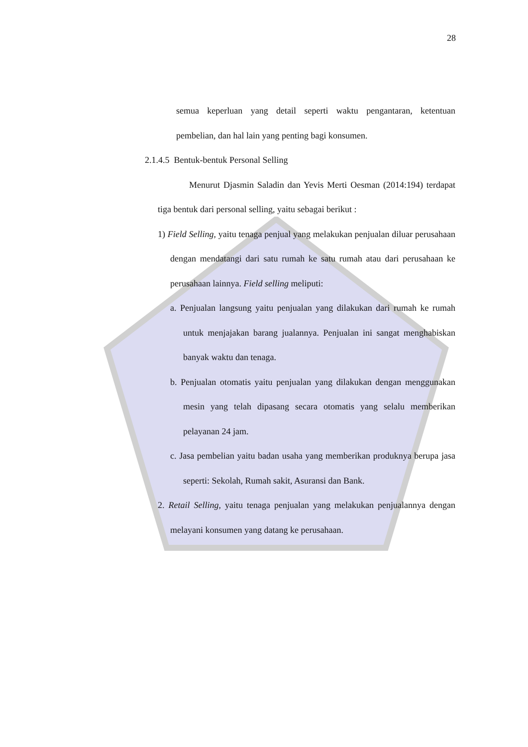28
semua keperluan yang detail seperti waktu pengantaran, ketentuan pembelian, dan hal lain yang penting bagi konsumen.
2.1.4.5 Bentuk-bentuk Personal Selling
Menurut Djasmin Saladin dan Yevis Merti Oesman (2014:194) terdapat tiga bentuk dari personal selling, yaitu sebagai berikut :
1) Field Selling, yaitu tenaga penjual yang melakukan penjualan diluar perusahaan dengan mendatangi dari satu rumah ke satu rumah atau dari perusahaan ke perusahaan lainnya. Field selling meliputi:
a. Penjualan langsung yaitu penjualan yang dilakukan dari rumah ke rumah untuk menjajakan barang jualannya. Penjualan ini sangat menghabiskan banyak waktu dan tenaga.
b. Penjualan otomatis yaitu penjualan yang dilakukan dengan menggunakan mesin yang telah dipasang secara otomatis yang selalu memberikan pelayanan 24 jam.
c. Jasa pembelian yaitu badan usaha yang memberikan produknya berupa jasa seperti: Sekolah, Rumah sakit, Asuransi dan Bank.
2. Retail Selling, yaitu tenaga penjualan yang melakukan penjualannya dengan melayani konsumen yang datang ke perusahaan.